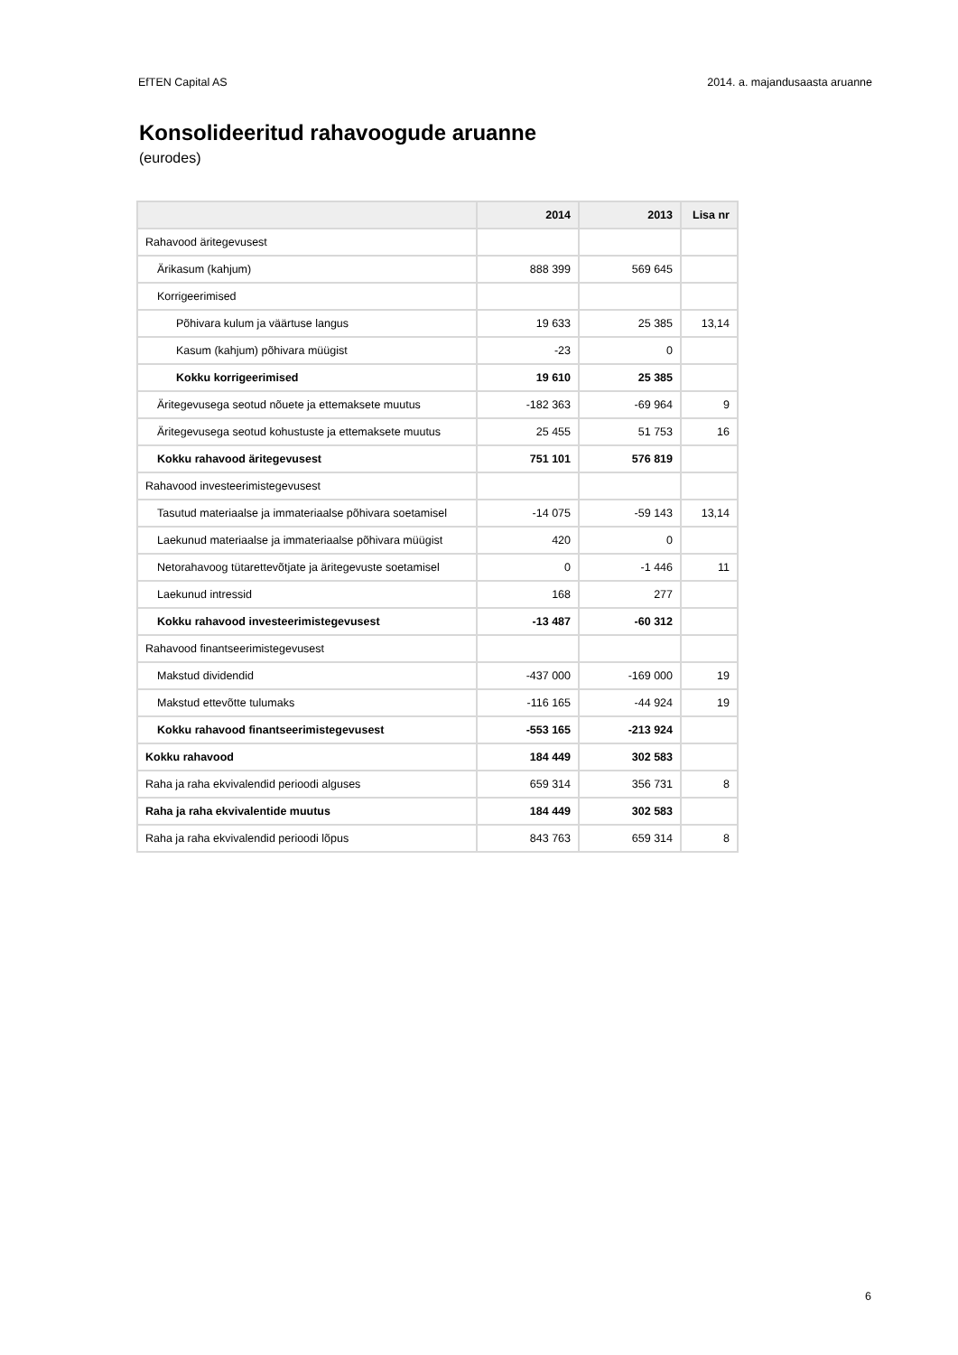EfTEN Capital AS 2014. a. majandusaasta aruanne
Konsolideeritud rahavoogude aruanne
(eurodes)
| | 2014 | 2013 | Lisa nr |
| --- | --- | --- | --- |
| Rahavood äritegevusest | | | |
| Ärikasum (kahjum) | 888 399 | 569 645 | |
| Korrigeerimised | | | |
| Põhivara kulum ja väärtuse langus | 19 633 | 25 385 | 13,14 |
| Kasum (kahjum) põhivara müügist | -23 | 0 | |
| Kokku korrigeerimised | 19 610 | 25 385 | |
| Äritegevusega seotud nõuete ja ettemaksete muutus | -182 363 | -69 964 | 9 |
| Äritegevusega seotud kohustuste ja ettemaksete muutus | 25 455 | 51 753 | 16 |
| Kokku rahavood äritegevusest | 751 101 | 576 819 | |
| Rahavood investeerimistegevusest | | | |
| Tasutud materiaalse ja immateriaalse põhivara soetamisel | -14 075 | -59 143 | 13,14 |
| Laekunud materiaalse ja immateriaalse põhivara müügist | 420 | 0 | |
| Netorahavoog tütarettevõtjate ja äritegevuste soetamisel | 0 | -1 446 | 11 |
| Laekunud intressid | 168 | 277 | |
| Kokku rahavood investeerimistegevusest | -13 487 | -60 312 | |
| Rahavood finantseerimistegevusest | | | |
| Makstud dividendid | -437 000 | -169 000 | 19 |
| Makstud ettevõtte tulumaks | -116 165 | -44 924 | 19 |
| Kokku rahavood finantseerimistegevusest | -553 165 | -213 924 | |
| Kokku rahavood | 184 449 | 302 583 | |
| Raha ja raha ekvivalendid perioodi alguses | 659 314 | 356 731 | 8 |
| Raha ja raha ekvivalentide muutus | 184 449 | 302 583 | |
| Raha ja raha ekvivalendid perioodi lõpus | 843 763 | 659 314 | 8 |
6